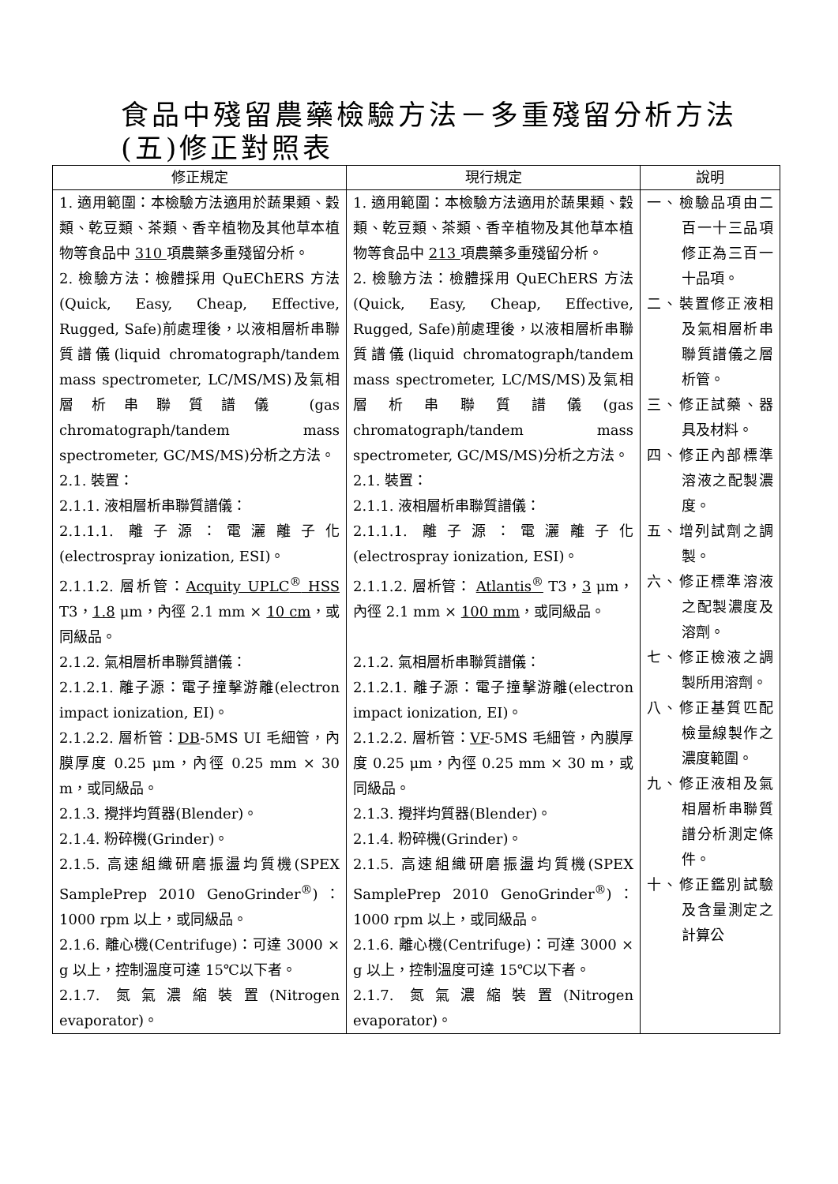食品中殘留農藥檢驗方法－多重殘留分析方法
(五)修正對照表
| 修正規定 | 現行規定 | 說明 |
| --- | --- | --- |
| 1. 適用範圍：本檢驗方法適用於蔬果類、穀類、乾豆類、茶類、香辛植物及其他草本植物等食品中 310 項農藥多重殘留分析。 2. 檢驗方法：檢體採用 QuEChERS 方法 (Quick, Easy, Cheap, Effective, Rugged, Safe)前處理後，以液相層析串聯質譜儀(liquid chromatograph/tandem mass spectrometer, LC/MS/MS)及氣相層析串聯質譜儀 (gas chromatograph/tandem mass spectrometer, GC/MS/MS)分析之方法。 2.1. 裝置： 2.1.1. 液相層析串聯質譜儀： 2.1.1.1. 離子源：電灑離子化(electrospray ionization, ESI)。 2.1.1.2. 層析管： Acquity UPLC<sup>®</sup> HSS T3， 1.8 μm，內徑 2.1 mm × 10 cm ，或同級品。 2.1.2. 氣相層析串聯質譜儀： 2.1.2.1. 離子源：電子撞擊游離(electron impact ionization, EI)。 2.1.2.2. 層析管： DB -5MS UI 毛細管，內膜厚度 0.25 μm，內徑 0.25 mm × 30 m，或同級品。 2.1.3. 攪拌均質器(Blender)。 2.1.4. 粉碎機(Grinder)。 2.1.5. 高速組織研磨振盪均質機(SPEX SamplePrep 2010 GenoGrinder<sup>®</sup>)：1000 rpm 以上，或同級品。 2.1.6. 離心機(Centrifuge)：可達 3000 × g 以上，控制溫度可達 15℃以下者。 2.1.7. 氮氣濃縮裝置(Nitrogen evaporator)。 | 1. 適用範圍：本檢驗方法適用於蔬果類、穀類、乾豆類、茶類、香辛植物及其他草本植物等食品中 213 項農藥多重殘留分析。 2. 檢驗方法：檢體採用 QuEChERS 方法(Quick, Easy, Cheap, Effective, Rugged, Safe)前處理後，以液相層析串聯質譜儀(liquid chromatograph/tandem mass spectrometer, LC/MS/MS)及氣相層析串聯質譜儀(gas chromatograph/tandem mass spectrometer, GC/MS/MS)分析之方法。 2.1. 裝置： 2.1.1. 液相層析串聯質譜儀： 2.1.1.1. 離子源：電灑離子化(electrospray ionization, ESI)。 2.1.1.2. 層析管： Atlantis<sup>®</sup> T3， 3 μm，內徑 2.1 mm × 100 mm ，或同級品。 2.1.2. 氣相層析串聯質譜儀： 2.1.2.1. 離子源：電子撞擊游離(electron impact ionization, EI)。 2.1.2.2. 層析管： VF -5MS 毛細管，內膜厚度 0.25 μm，內徑 0.25 mm × 30 m，或同級品。 2.1.3. 攪拌均質器(Blender)。 2.1.4. 粉碎機(Grinder)。 2.1.5. 高速組織研磨振盪均質機(SPEX SamplePrep 2010 GenoGrinder<sup>®</sup>)：1000 rpm 以上，或同級品。 2.1.6. 離心機(Centrifuge)：可達 3000 × g 以上，控制溫度可達 15℃以下者。 2.1.7. 氮氣濃縮裝置(Nitrogen evaporator)。 | 一、檢驗品項由二百一十三品項修正為三百一十品項。 二、裝置修正液相及氣相層析串聯質譜儀之層析管。 三、修正試藥、器具及材料。 四、修正內部標準溶液之配製濃度。 五、增列試劑之調製。 六、修正標準溶液之配製濃度及溶劑。 七、修正檢液之調製所用溶劑。 八、修正基質匹配檢量線製作之濃度範圍。 九、修正液相及氣相層析串聯質譜分析測定條件。 十、修正鑑別試驗及含量測定之計算公 |